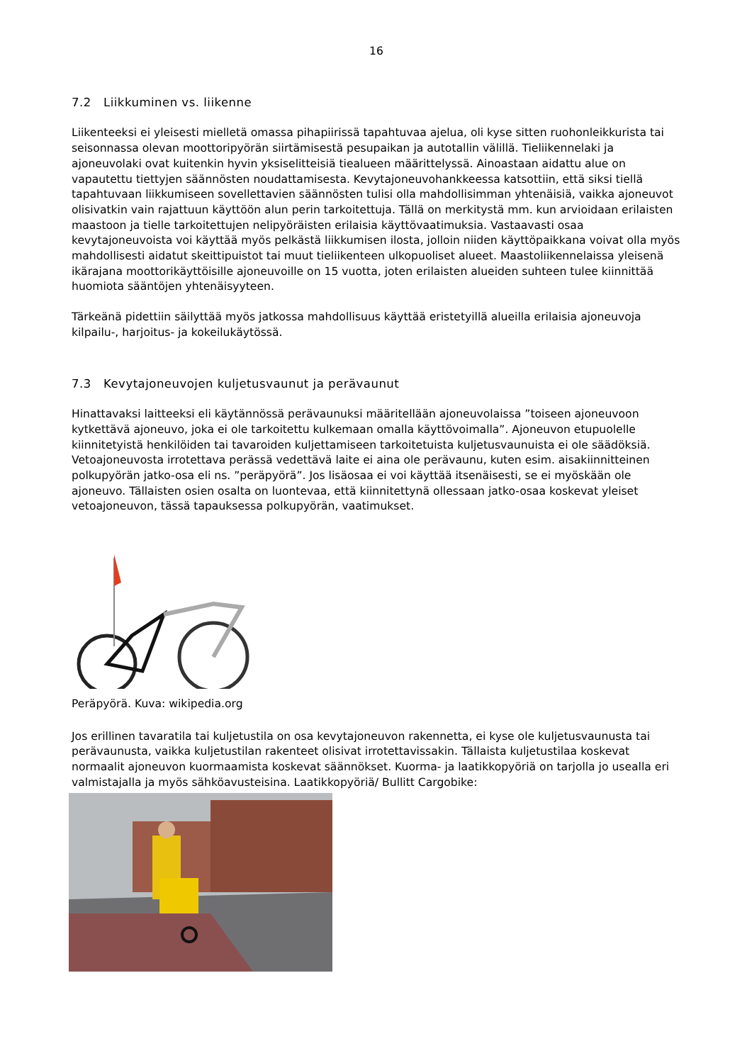16
7.2 Liikkuminen vs. liikenne
Liikenteeksi ei yleisesti mielletä omassa pihapiirissä tapahtuvaa ajelua, oli kyse sitten ruohonleikkurista tai seisonnassa olevan moottoripyörän siirtämisestä pesupaikan ja autotallin välillä. Tieliikennelaki ja ajoneuvolaki ovat kuitenkin hyvin yksiselitteisiä tiealueen määrittelyssä. Ainoastaan aidattu alue on vapautettu tiettyjen säännösten noudattamisesta. Kevytajoneuvohankkeessa katsottiin, että siksi tiellä tapahtuvaan liikkumiseen sovellettavien säännösten tulisi olla mahdollisimman yhtenäisiä, vaikka ajoneuvot olisivatkin vain rajattuun käyttöön alun perin tarkoitettuja. Tällä on merkitystä mm. kun arvioidaan erilaisten maastoon ja tielle tarkoitettujen nelipyöräisten erilaisia käyttövaatimuksia. Vastaavasti osaa kevytajoneuvoista voi käyttää myös pelkästä liikkumisen ilosta, jolloin niiden käyttöpaikkana voivat olla myös mahdollisesti aidatut skeittipuistot tai muut tieliikenteen ulkopuoliset alueet. Maastoliikennelaissa yleisenä ikärajana moottorikäyttöisille ajoneuvoille on 15 vuotta, joten erilaisten alueiden suhteen tulee kiinnittää huomiota sääntöjen yhtenäisyyteen.
Tärkeänä pidettiin säilyttää myös jatkossa mahdollisuus käyttää eristetyillä alueilla erilaisia ajoneuvoja kilpailu-, harjoitus- ja kokeilukäytössä.
7.3 Kevytajoneuvojen kuljetusvaunut ja perävaunut
Hinattavaksi laitteeksi eli käytännössä perävaunuksi määritellään ajoneuvolaissa ”toiseen ajoneuvoon kytkettävä ajoneuvo, joka ei ole tarkoitettu kulkemaan omalla käyttövoimalla”. Ajoneuvon etupuolelle kiinnitetyistä henkilöiden tai tavaroiden kuljettamiseen tarkoitetuista kuljetusvaunuista ei ole säädöksiä. Vetoajoneuvosta irrotettava perässä vedettävä laite ei aina ole perävaunu, kuten esim. aisakiinnitteinen polkupyörän jatko-osa eli ns. ”peräpyörä”. Jos lisäosaa ei voi käyttää itsenäisesti, se ei myöskään ole ajoneuvo. Tällaisten osien osalta on luontevaa, että kiinnitettynä ollessaan jatko-osaa koskevat yleiset vetoajoneuvon, tässä tapauksessa polkupyörän, vaatimukset.
Peräpyörä. Kuva: wikipedia.org
Jos erillinen tavaratila tai kuljetustila on osa kevytajoneuvon rakennetta, ei kyse ole kuljetusvaunusta tai perävaunusta, vaikka kuljetustilan rakenteet olisivat irrotettavissakin. Tällaista kuljetustilaa koskevat normaalit ajoneuvon kuormaamista koskevat säännökset. Kuorma- ja laatikkopyöriä on tarjolla jo usealla eri valmistajalla ja myös sähköavusteisina. Laatikkopyöriä/ Bullitt Cargobike: